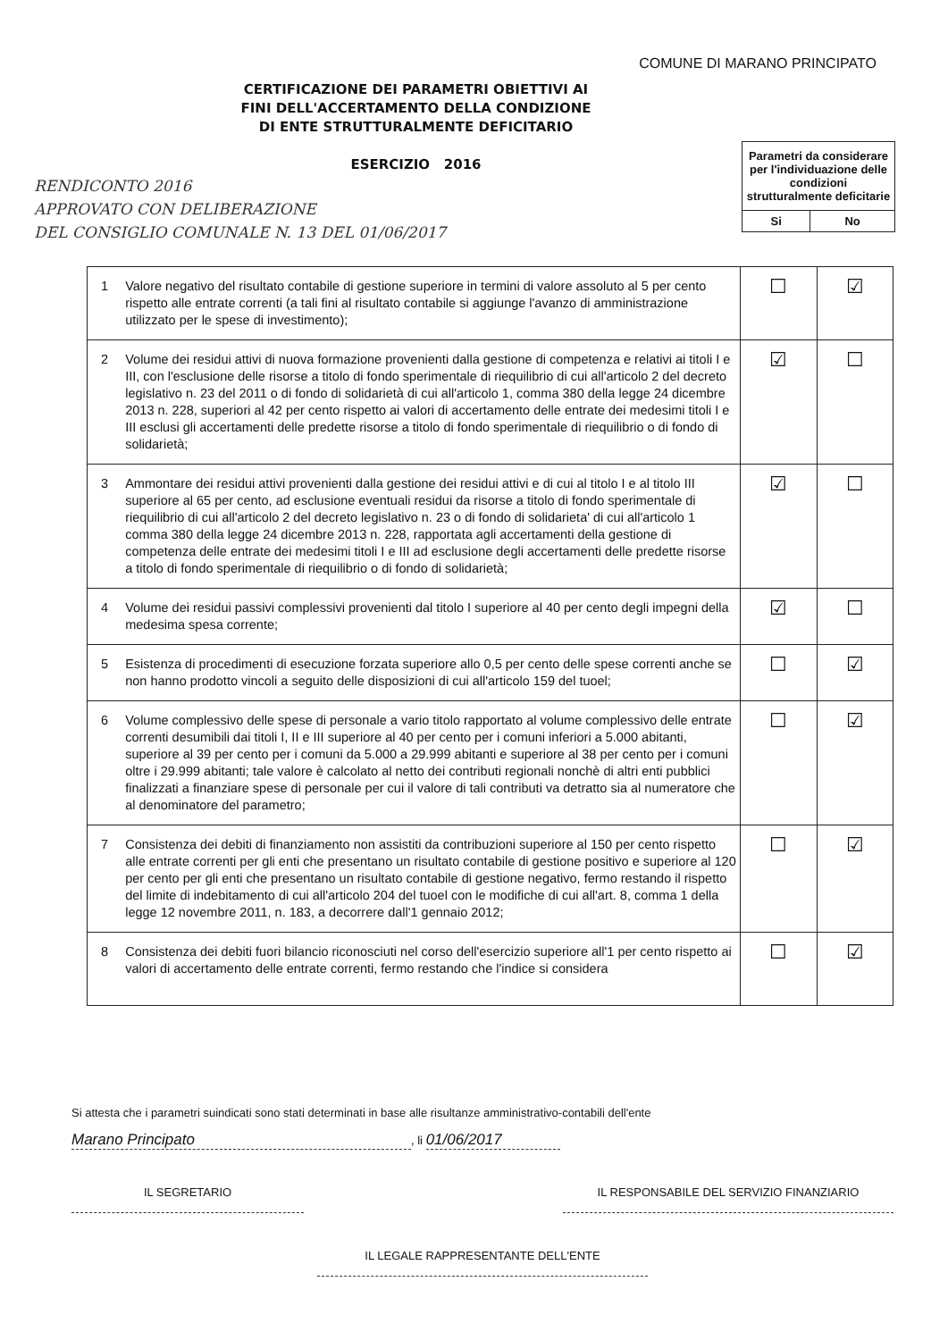COMUNE DI MARANO PRINCIPATO
CERTIFICAZIONE DEI PARAMETRI OBIETTIVI AI
FINI DELL'ACCERTAMENTO DELLA CONDIZIONE
DI ENTE STRUTTURALMENTE DEFICITARIO
ESERCIZIO 2016
RENDICONTO 2016
APPROVATO CON DELIBERAZIONE
DEL CONSIGLIO COMUNALE N. 13 DEL 01/06/2017
Parametri da considerare per l'individuazione delle condizioni strutturalmente deficitarie
| Si | No |
| 1 | Valore negativo del risultato contabile di gestione superiore in termini di valore assoluto al 5 per cento rispetto alle entrate correnti (a tali fini al risultato contabile si aggiunge l'avanzo di amministrazione utilizzato per le spese di investimento); | ☐ | ☑ |
| 2 | Volume dei residui attivi di nuova formazione provenienti dalla gestione di competenza e relativi ai titoli I e III, con l'esclusione delle risorse a titolo di fondo sperimentale di riequilibrio di cui all'articolo 2 del decreto legislativo n. 23 del 2011 o di fondo di solidarietà di cui all'articolo 1, comma 380 della legge 24 dicembre 2013 n. 228, superiori al 42 per cento rispetto ai valori di accertamento delle entrate dei medesimi titoli I e III esclusi gli accertamenti delle predette risorse a titolo di fondo sperimentale di riequilibrio o di fondo di solidarietà; | ☑ | ☐ |
| 3 | Ammontare dei residui attivi provenienti dalla gestione dei residui attivi e di cui al titolo I e al titolo III superiore al 65 per cento, ad esclusione eventuali residui da risorse a titolo di fondo sperimentale di riequilibrio di cui all'articolo 2 del decreto legislativo n. 23 o di fondo di solidarieta' di cui all'articolo 1 comma 380 della legge 24 dicembre 2013 n. 228, rapportata agli accertamenti della gestione di competenza delle entrate dei medesimi titoli I e III ad esclusione degli accertamenti delle predette risorse a titolo di fondo sperimentale di riequilibrio o di fondo di solidarietà; | ☑ | ☐ |
| 4 | Volume dei residui passivi complessivi provenienti dal titolo I superiore al 40 per cento degli impegni della medesima spesa corrente; | ☑ | ☐ |
| 5 | Esistenza di procedimenti di esecuzione forzata superiore allo 0,5 per cento delle spese correnti anche se non hanno prodotto vincoli a seguito delle disposizioni di cui all'articolo 159 del tuoel; | ☐ | ☑ |
| 6 | Volume complessivo delle spese di personale a vario titolo rapportato al volume complessivo delle entrate correnti desumibili dai titoli I, II e III superiore al 40 per cento per i comuni inferiori a 5.000 abitanti, superiore al 39 per cento per i comuni da 5.000 a 29.999 abitanti e superiore al 38 per cento per i comuni oltre i 29.999 abitanti; tale valore è calcolato al netto dei contributi regionali nonchè di altri enti pubblici finalizzati a finanziare spese di personale per cui il valore di tali contributi va detratto sia al numeratore che al denominatore del parametro; | ☐ | ☑ |
| 7 | Consistenza dei debiti di finanziamento non assistiti da contribuzioni superiore al 150 per cento rispetto alle entrate correnti per gli enti che presentano un risultato contabile di gestione positivo e superiore al 120 per cento per gli enti che presentano un risultato contabile di gestione negativo, fermo restando il rispetto del limite di indebitamento di cui all'articolo 204 del tuoel con le modifiche di cui all'art. 8, comma 1 della legge 12 novembre 2011, n. 183, a decorrere dall'1 gennaio 2012; | ☐ | ☑ |
| 8 | Consistenza dei debiti fuori bilancio riconosciuti nel corso dell'esercizio superiore all'1 per cento rispetto ai valori di accertamento delle entrate correnti, fermo restando che l'indice si considera | ☐ | ☑ |
Si attesta che i parametri suindicati sono stati determinati in base alle risultanze amministrativo-contabili dell'ente
Marano Principato, li 01/06/2017
IL SEGRETARIO
IL RESPONSABILE DEL SERVIZIO FINANZIARIO
IL LEGALE RAPPRESENTANTE DELL'ENTE